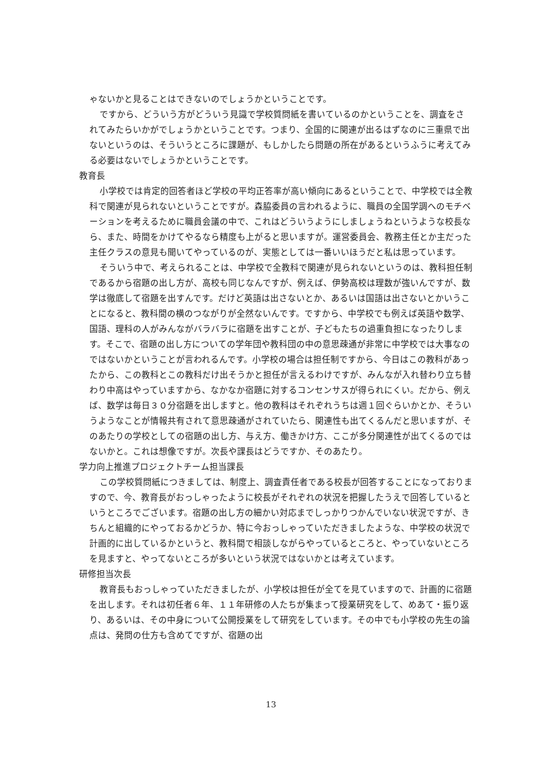ゃないかと見ることはできないのでしょうかということです。
ですから、どういう方がどういう見識で学校質問紙を書いているのかということを、調査をされてみたらいかがでしょうかということです。つまり、全国的に関連が出るはずなのに三重県で出ないというのは、そういうところに課題が、もしかしたら問題の所在があるというふうに考えてみる必要はないでしょうかということです。
教育長
小学校では肯定的回答者ほど学校の平均正答率が高い傾向にあるということで、中学校では全教科で関連が見られないということですが。森脇委員の言われるように、職員の全国学調へのモチベーションを考えるために職員会議の中で、これはどういうようにしましょうねというような校長なら、また、時間をかけてやるなら精度も上がると思いますが。運営委員会、教務主任とか主だった主任クラスの意見も聞いてやっているのが、実態としては一番いいほうだと私は思っています。
そういう中で、考えられることは、中学校で全教科で関連が見られないというのは、教科担任制であるから宿題の出し方が、高校も同じなんですが、例えば、伊勢高校は理数が強いんですが、数学は徹底して宿題を出すんです。だけど英語は出さないとか、あるいは国語は出さないとかいうことになると、教科間の横のつながりが全然ないんです。ですから、中学校でも例えば英語や数学、国語、理科の人がみんながバラバラに宿題を出すことが、子どもたちの過重負担になったりします。そこで、宿題の出し方についての学年団や教科団の中の意思疎通が非常に中学校では大事なのではないかということが言われるんです。小学校の場合は担任制ですから、今日はこの教科があったから、この教科とこの教科だけ出そうかと担任が言えるわけですが、みんなが入れ替わり立ち替わり中高はやっていますから、なかなか宿題に対するコンセンサスが得られにくい。だから、例えば、数学は毎日３０分宿題を出しますと。他の教科はそれぞれうちは週１回ぐらいかとか、そういうようなことが情報共有されて意思疎通がされていたら、関連性も出てくるんだと思いますが、そのあたりの学校としての宿題の出し方、与え方、働きかけ方、ここが多分関連性が出てくるのではないかと。これは想像ですが。次長や課長はどうですか、そのあたり。
学力向上推進プロジェクトチーム担当課長
この学校質問紙につきましては、制度上、調査責任者である校長が回答することになっておりますので、今、教育長がおっしゃったように校長がそれぞれの状況を把握したうえで回答しているというところでございます。宿題の出し方の細かい対応までしっかりつかんでいない状況ですが、きちんと組織的にやっておるかどうか、特に今おっしゃっていただきましたような、中学校の状況で計画的に出しているかというと、教科間で相談しながらやっているところと、やっていないところを見ますと、やってないところが多いという状況ではないかとは考えています。
研修担当次長
教育長もおっしゃっていただきましたが、小学校は担任が全てを見ていますので、計画的に宿題を出します。それは初任者６年、１１年研修の人たちが集まって授業研究をして、めあて・振り返り、あるいは、その中身について公開授業をして研究をしています。その中でも小学校の先生の論点は、発問の仕方も含めてですが、宿題の出
13